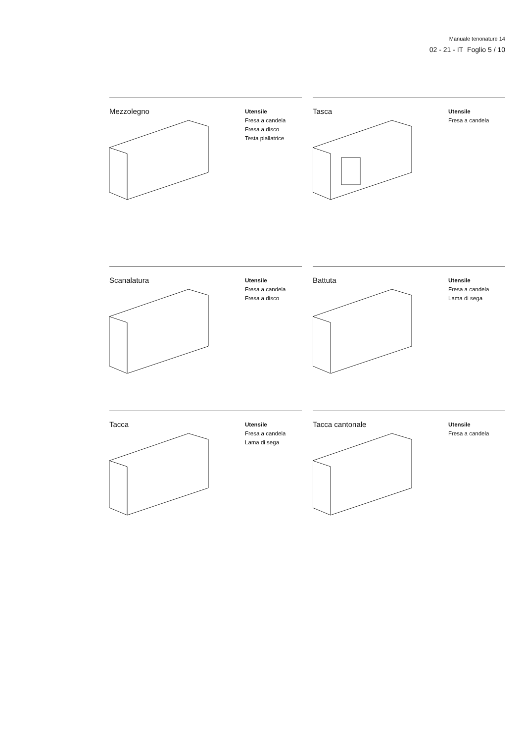Manuale tenonature 14
02 - 21 - IT Foglio 5 / 10
Mezzolegno
Utensile
Fresa a candela
Fresa a disco
Testa piallatrice
Tasca
Utensile
Fresa a candela
Scanalatura
Utensile
Fresa a candela
Fresa a disco
Battuta
Utensile
Fresa a candela
Lama di sega
Tacca
Utensile
Fresa a candela
Lama di sega
Tacca cantonale
Utensile
Fresa a candela